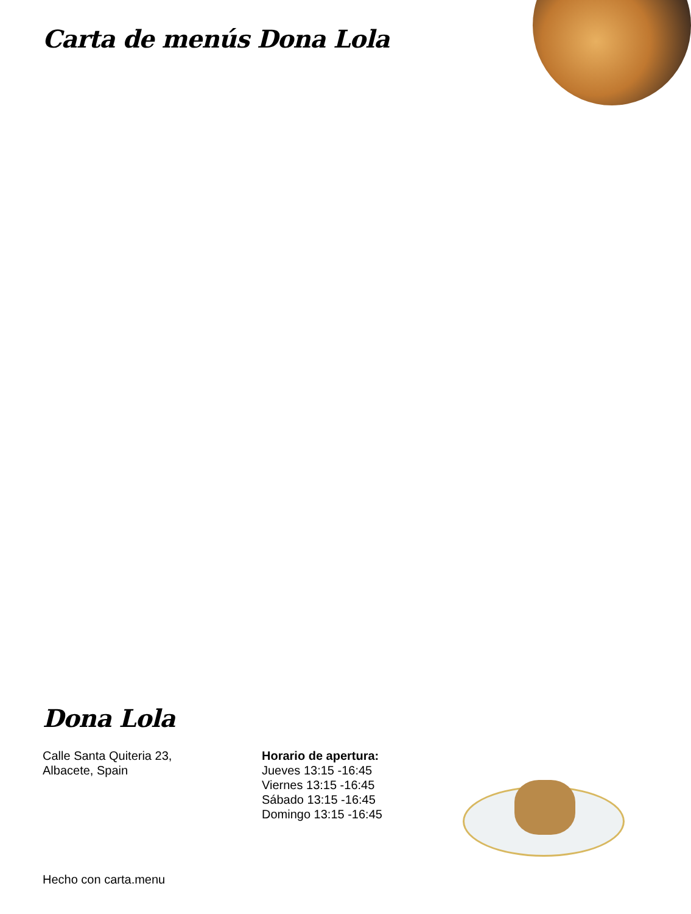Carta de menús Dona Lola
Dona Lola
Calle Santa Quiteria 23,
Albacete, Spain
Horario de apertura:
Jueves 13:15 -16:45
Viernes 13:15 -16:45
Sábado 13:15 -16:45
Domingo 13:15 -16:45
Hecho con carta.menu